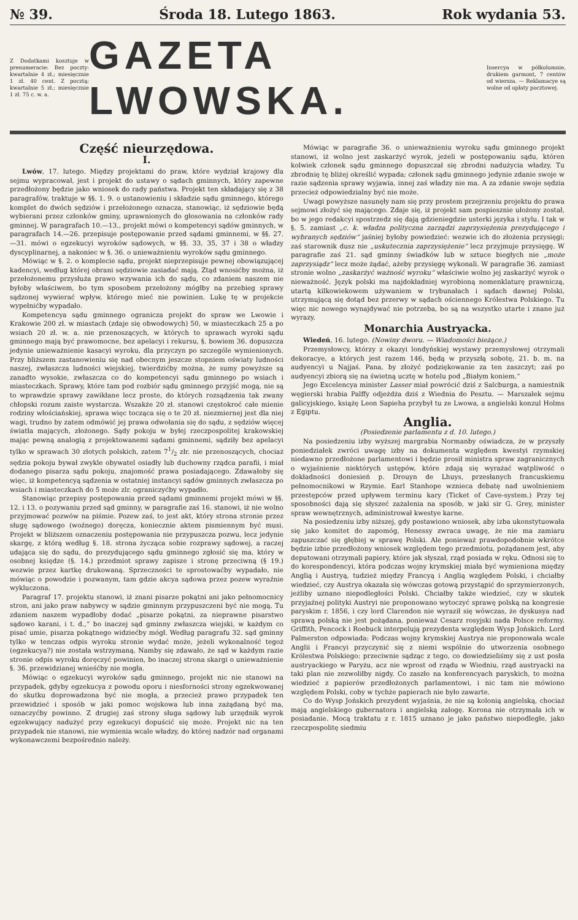№ 39. Środa 18. Lutego 1863. Rok wydania 53.
Z Dodatkami kosztuje w prenumeracie: Bez poczty: kwartalnie 4 zł.; miesięcznie 1 zł. 40 cent. Z pocztą: kwartalnie 5 zł.; miesięcznie 1 zł. 75 c. w. a.
GAZETA LWOWSKA.
Insercya w półkolumnie, drukiem garmont, 7 centów od wiersza. — Reklamacye są wolne od opłaty pocztowej.
Część nieurzędowa.
I.
Lwów, 17. lutego. Między projektami do praw, które wydział krajowy dla sejmu wypracował, jest i projekt do ustawy o sądach gminnych, który zapewne przedłożony będzie jako wniosek do rady państwa. Projekt ten składający się z 38 paragrafów, traktuje w §§. 1. 9. o ustanowieniu i składzie sądu gminnego, którego komplet do dwóch sędziów i przełożonego oznacza, stanowiąc, iż sędziowie będą wybierani przez członków gminy, uprawnionych do głosowania na członków rady gminnej. W paragrafach 10.—13., projekt mówi o kompetencyi sądów gminnych, w paragrafach 14.—26. przepisuje postępowanie przed sądami gminnemi, w §§. 27.—31. mówi o egzekucyi wyroków sądowych, w §§. 33, 35, 37 i 38 o władzy dyscyplinarnej, a nakoniec w §. 36. o unieważnieniu wyroków sądu gminnego.
Mówiąc w §. 2. o komplecie sądu, projekt nieprzepisuje pewnej obowiązującej kadencyi, według której obrani sędziowie zasiadać mają. Ztąd wnosićby można, iż przełożonemu przysłuża prawo wzywania ich do sądu, co zdaniem naszem nie byłoby właściwem, bo tym sposobem przełożony mógłby na przebieg sprawy sądzonej wywierać wpływ, którego mieć nie powinien. Lukę tę w projekcie wypełnićby wypadało.
Kompetencya sądu gminnego ogranicza projekt do spraw we Lwowie i Krakowie 200 zł. w miastach (zdaje się obwodowych) 50, w miasteczkach 25 a po wsiach 20 zł. w. a. nie przenoszących, w których to sprawach wyroki sądu gminnego mają być prawomocne, bez apelacyi i rekursu, §. bowiem 36. dopuszcza jedynie unieważnienie kasacyi wyroku, dla przyczyn po szczególe wymienionych. Przy bliższem zastanowieniu się nad obecnym jeszcze stopniem oświaty ludności naszej, zwłaszcza ludności wiejskiej, twierdzićby można, że sumy powyższe są zanadto wysokie, zwłaszcza co do kompetencyi sądu gminnego po wsiach i miasteczkach. Sprawy, które tam pod rozbiór sądu gminnego przyjść mogą, nie są to wprawdzie sprawy zawikłane lecz proste, do których rozsądzenia tak zwany chłopski rozum zaiste wystarcza. Wszakże 20 zł. stanowi częstokroć całe mienie rodziny włościańskiej, sprawa więc tocząca się o te 20 zł. niezmiernej jest dla niej wagi, trudno by zatem odmówić jej prawa odwołania się do sądu, z sędziów więcej światła mających, złożonego. Sądy pokoju w byłej rzeczpospolitej krakowskiej mając pewną analogią z projektowanemi sądami gminnemi, sądziły bez apelacyi tylko w sprawach 30 złotych polskich, zatem 71/2 złr. nie przenoszących, chociaż sędzia pokoju bywał zwykle obywatel osiadły lub duchowny rządca parafii, i miał dodanego pisarza sądu pokoju, znajomość prawa posiadającego. Zdawałoby się więc, iż kompetencyą sądzenia w ostatniej instancyi sądów gminnych zwłaszcza po wsiach i miasteczkach do 5 może zlr. ograniczyćby wypadło.
Stanowiąc przepisy postępowania przed sądami gminnemi projekt mówi w §§. 12. i 13. o pozywaniu przed sąd gminny, w paragrafie zaś 16. stanowi, iż nie wolno przyjmować pozwów na piśmie. Pozew zaś, to jest akt, który strona stronie przez sługę sądowego (woźnego) doręcza, koniecznie aktem pismiennym być musi. Projekt w bliższem oznaczeniu postępowania nie przypuszcza pozwu, lecz jedynie skargę, z którą według §. 18. strona życząca sobie rozprawy sądowej, a raczej udająca się do sądu, do prezydującego sądu gminnego zgłosić się ma, który w osobnej księdze (§. 14.) przedmiot sprawy zapisze i stronę przeciwną (§ 19.) wezwie przez kartkę drukowaną. Sprzeczności te sprostowaćby wypadało, nie mówiąc o powodzie i pozwanym, tam gdzie akcya sądowa przez pozew wyraźnie wykluczona.
Paragraf 17. projektu stanowi, iż znani pisarze pokątni ani jako pełnomocnicy stron, ani jako praw nabywcy w sądzie gminnym przypuszczeni być nie mogą. Tu zdaniem naszem wypadłoby dodać „pisarze pokątni, za nieprawne pisarstwo sądowo karani, i t. d.,“ bo inaczej sąd gminny zwłaszcza wiejski, w każdym co pisać umie, pisarza pokątnego widziećby mógł. Według paragrafu 32. sąd gminny tylko w tenczas odpis wyroku stronie wydać może, jeżeli wykonalność tegoż (egzekucya?) nie została wstrzymaną. Namby się zdawało, że sąd w każdym razie stronie odpis wyroku doręczyć powinien, bo inaczej strona skargi o unieważnienie §. 36. przewidzianej wnieśćby nie mogła.
Mówiąc o egzekucyi wyroków sądu gminnego, projekt nic nie stanowi na przypadek, gdyby egzekucya z powodu oporu i niesforności strony egzekwowanej do skutku doprowadzona być nie mogła, a przecież prawo przypadek ten przewidzieć i sposób w jaki pomoc wojskowa lub inna zażądaną być ma, oznaczyćby powinno. Z drugiej zaś strony sługa sądowy lub urzędnik wyrok egzekwujący nadużyć przy egzekucyi dopuścić się może. Projekt nic na ten przypadek nie stanowi, nie wymienia wcale władzy, do której nadzór nad organami wykonawczemi bezpośrednio należy.
Mówiąc w paragrafie 36. o unieważnieniu wyroku sądu gminnego projekt stanowi, iż wolno jest zaskarżyć wyrok, jeżeli w postępowaniu sądu, któren kolwiek członek sądu gminnego dopuszczał się zbrodni nadużycia władzy. Tu zbrodnię tę bliżej określić wypada; członek sądu gminnego jedynie zdanie swoje w razie sądzenia sprawy wyjawia, innej zaś władzy nie ma. A za zdanie swoje sędzia przecież odpowiedzialny być nie może.
Uwagi powyższe nasunęły nam się przy prostem przejrzeniu projektu do prawa sejmowi złożyć się mającego. Zdaje się, iż projekt sam pospiesznie ułożony został, bo w jego redakcyi spostrzedz się dają gdzieniegdzie usterki języka i stylu. I tak w §. 5. zamiast „c. k. władza polityczna zarządzi zaprzysiężenia prezydującego i wybranych sędziów“ jaśniej byłoby powiedzieć: wezwie ich do złożenia przysięgi; zaś starownik dusz nie „uskutecznia zaprzysiężenie“ lecz przyjmuje przysięgę. W paragrafie zaś 21. sąd gminny świadków lub w sztuce biegłych nie „może zaprzysiądz“ lecz może żądać, ażeby przysięgę wykonali. W paragrafie 36. zamiast stronie wolno „zaskarżyć ważność wyroku“ właściwie wolno jej zaskarżyć wyrok o nieważność. Język polski ma najdokładniej wyrobioną nomenklaturę prawniczą, utartą kilkowiekowem używaniem w trybunałach i sądach dawnej Polski, utrzymującą się dotąd bez przerwy w sądach ościennego Królestwa Polskiego. Tu więc nic nowego wynajdywać nie potrzeba, bo są na wszystko utarte i znane już wyrazy.
Monarchia Austryacka.
Wiedeń, 16. lutego. (Nowiny dworu. — Wiadomości bieżące.)
Przemysłowcy, którzy z okazyi londyńskiej wystawy przemysłowej otrzymali dekoracye, a których jest razem 146, będą w przyszłą sobotę, 21. b. m. na audyencyi u Najjaś. Pana, by złożyć podziękowanie za ten zaszczyt; zaś po audyencyi zbiorą się na świetną ucztę w hotelu pod „Białym koniem.“
Jego Excelencya minister Lasser miał powrócić dziś z Salcburga, a namiestnik węgierski hrabia Palffy odjeżdża dziś z Wiednia do Pesztu. — Marszałek sejmu galicyjskiego, książę Leon Sapieha przybył tu ze Lwowa, a angielski konzul Holms z Egiptu.
Anglia.
(Posiedzenie parlamentu z d. 10. lutego.)
Na posiedzeniu izby wyższej margrabia Normanby oświadcza, że w przyszły poniedziałek zwróci uwagę izby na dokumenta względem kwestyi rzymskiej niedawno przedłożone parlamentowi i będzie prosił ministra spraw zagranicznych o wyjaśnienie niektórych ustępów, które zdają się wyrażać wątpliwość o dokładności doniesień p. Drouyn de Lhuys, przesłanych francuskiemu pełnomocnikowi w Rzymie. Earl Stanhope wznieca debatę nad uwolnieniem przestępców przed upływem terminu kary (Ticket of Cave-system.) Przy tej sposobności dają się słyszeć zażalenia na sposób, w jaki sir G. Grey, minister spraw wewnętrznych, administrował kwestye karne.
Na posiedzeniu izby niższej, gdy postawiono wniosek, aby izba ukonstytuowała się jako komitet do zapomóg, Henessy zwraca uwagę, że nie ma zamiaru zapuszczać się głębiej w sprawę Polski. Ale ponieważ prawdopodobnie wkrótce będzie izbie przedłożony wniosek względem tego przedmiotu, pożądanem jest, aby deputowani otrzymali papiery, które jak słyszał, rząd posiada w ręku. Odnosi się to do korespondencyi, która podczas wojny krymskiej miała być wymieniona między Anglią i Austryą, tudzież między Francyą i Anglią względem Polski, i chciałby wiedzieć, czy Austrya okazała się wówczas gotową przystąpić do sprzymierzonych, jeżliby uznano niepodległości Polski. Chciałby także wiedzieć, czy w skutek przyjaźnej polityki Austryi nie proponowano wytoczyć sprawę polską na kongresie paryskim r. 1856, i czy lord Clarendon nie wyraził się wówczas, że dyskusya nad sprawą polską nie jest pożądana, ponieważ Cesarz rosyjski nada Polsce reformy. Griffith, Pencock i Roebuck interpelują prezydenta względem Wysp Jońskich. Lord Palmerston odpowiada: Podczas wojny krymskiej Austrya nie proponowała wcale Anglii i Francyi przyczynić się z niemi wspólnie do utworzenia osobnego Królestwa Polskiego: przeciwnie sądząc z tego, co dowiedzieliśmy się z ust posła austryackiego w Paryżu, acz nie wprost od rządu w Wiedniu, rząd austryacki na taki plan nie zezwoliłby nigdy. Co zaszło na konferencyach paryskich, to można wiedzieć z papierów przedłożonych parlamentowi, i nic tam nie mówiono względem Polski, coby w tychże papierach nie było zawarte.
Co do Wysp Jońskich prezydent wyjaśnia, że nie są kolonią angielską, chociaż mają angielskiego gubernatora i angielską załogę. Korona nie otrzymała ich w posiadanie. Mocą traktatu z r. 1815 uznano je jako państwo niepodległe, jako rzeczpospolitę siedmiu